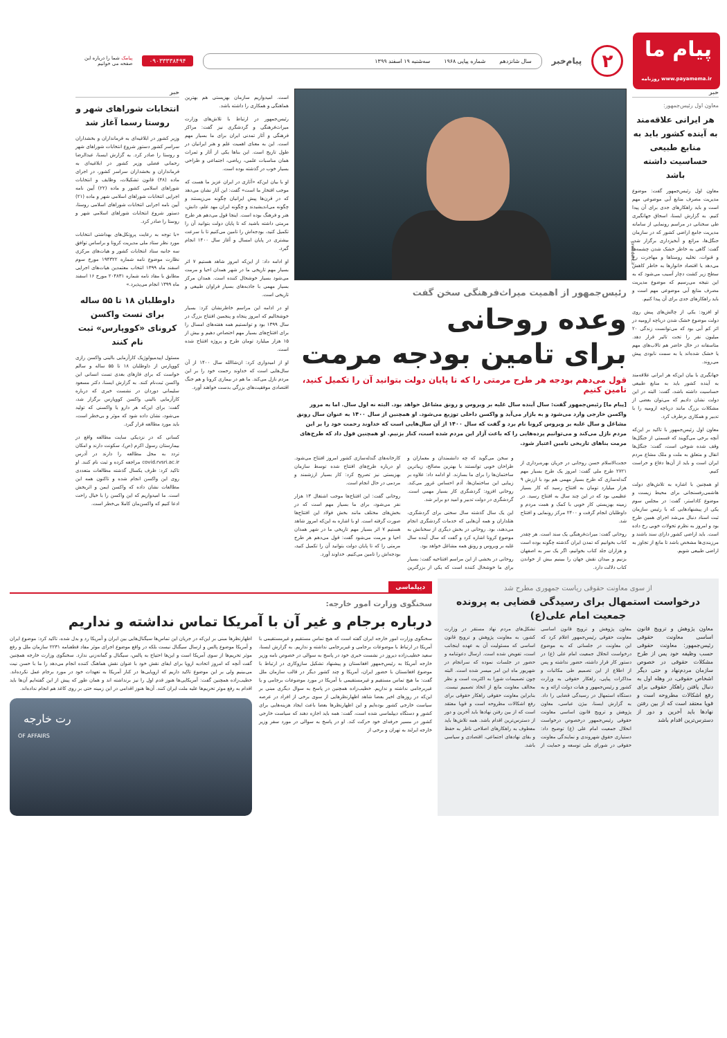پیام ما
www.payamema.ir روزنامه
۲
پیام‌خبر
سال شانزدهم شماره پیاپی ۱۹۶۸ سه‌شنبه ۱۹ اسفند ۱۳۹۹
۰۹۰۳۳۳۳۸۴۹۴
پیامک شما را درباره این صفحه می خوانیم
خبر
معاون اول رئیس‌جمهور:
هر ایرانی علاقه‌مند به آینده کشور باید به منابع طبیعی حساسیت داشته باشد
معاون اول رئیس‌جمهور گفت: موضوع مدیریت مصرف منابع آبی موضوعی مهم است و باید راهکارهای جدی برای آن پیدا کنیم. به گزارش ایسنا، اسحاق جهانگیری طی سخنانی در مراسم رونمایی از سامانه مدیریت جامع اراضی کشور که در سازمان جنگل‌ها، مراتع و آبخیزداری برگزار شد، گفت: گاهی به خاطر خشک شدن چشمه‌ها و قنوات، تخلیه روستاها و مهاجرت رخ می‌دهد یا اقتصاد خانوارها به خاطر کاهش سطح زیر کشت دچار آسیب می‌شود که به این نتیجه می‌رسیم که موضوع مدیریت مصرف منابع آبی موضوعی مهم است و باید راهکارهای جدی برای آن پیدا کنیم.
او افزود: یکی از چالش‌های پیش روی دولت موضوع خشک شدن دریاچه ارومیه در اثر کم آبی بود که می‌توانست زندگی ۲۰ میلیون نفر را تحت تاثیر قرار دهد. متاسفانه در حال حاضر هم تالاب‌های مهم یا خشک شده‌اند یا به سمت نابودی پیش می‌روند.
جهانگیری با بیان این‌که هر ایرانی علاقه‌مند به آینده کشور باید به منابع طبیعی حساسیت داشته باشد، گفت: البته در این دولت نشان دادیم که می‌توان بعضی از مشکلات بزرگ مانند دریاچه ارومیه را با تدبیر و همکاری برطرف کرد.
معاون اول رئیس‌جمهور با تاکید بر این‌که آنچه برخی می‌گویند که قسمتی از جنگل‌ها وقف شده شوخی است، گفت: جنگل‌ها انفال و متعلق به ملت و ملک مشاع مردم ایران است و باید از آن‌ها دفاع و حراست کنیم.
او همچنین با اشاره به تلاش‌های دولت هاشمی‌رفسنجانی برای محیط زیست و موضوع کاداستر، گفت: در مجلس سوم یکی از پیشنهادهایی که با رئیس سازمان ثبت اسناد دنبال می‌شد اجرای همین طرح بود و امروز به نظرم تحولات خوبی رخ داده است. باید اراضی کشور دارای سند باشند و مرزبندی‌ها مشخص باشد تا مانع از تجاوز به اراضی طبیعی شویم.
president.ir
رئیس‌جمهور از اهمیت میراث‌فرهنگی سخن گفت
وعده روحانی
برای تامین بودجه مرمت
قول می‌دهم بودجه هر طرح مرمتی را که تا پایان دولت بتوانید آن را تکمیل کنید، تامین کنیم
[پیام ما] رئیس‌جمهور گفت: سال آینده سال غلبه بر ویروس و رونق مشاغل خواهد بود. البته نه اول سال. اما به مرور واکسن خارجی وارد می‌شود و به بازار می‌آید و واکسن داخلی توزیع می‌شود. او همچنین از سال ۱۴۰۰ به عنوان سال رونق مشاغل و سال غلبه بر ویروس کرونا نام برد و گفت که سال ۱۴۰۰ از آن سال‌هایی است که خداوند رحمت خود را بر این مردم نازل می‌کند و می‌توانیم پرده‌هایی را که باعث آزار این مردم شده است، کنار بزنیم. او همچنین قول داد که طرح‌های مرمت بناهای تاریخی تامین اعتبار شود.
حجت‌الاسلام حسن روحانی در جریان بهره‌برداری از ۲۷۲۱ طرح ملی گفت: امروز یک طرح بسیار مهم گندله‌سازی که طرح بسیار مهمی هم بود با ارزش ۹ هزار میلیارد تومان به افتتاح رسید که کار بسیار عظیمی بود که در این چند سال به افتتاح رسید. در زمینه بهزیستی کار خوبی با کمک و همت مردم و داوطلبان انجام گرفت و ۲۴۰۰ مرکز رونمایی و افتتاح شد.
روحانی گفت: میراث‌فرهنگی یک سند است. هر چقدر کتاب بخوانیم که تمدن ایران گذشته چگونه بوده است و هزاران جلد کتاب بخوانیم، اگر یک سر به اصفهان بزنیم و میدان نقش جهان را ببینیم بیش از خواندن کتاب دلالت دارد.
و سخن می‌گوید که چه دانشمندان و معماران و طراحان خوبی توانستند با بهترین مصالح، زیباترین ساختمان‌ها را برای ما بسازند. او ادامه داد: علاوه بر زیبایی این ساختمان‌ها، آدم احساس غرور می‌کند. روحانی افزود: گردشگری کار بسیار مهمی است. گردشگری در دولت تدبیر و امید دو برابر شد.
این یک سال گذشته سال سختی برای گردشگری، هتلداران و همه آن‌هایی که خدمات گردشگری انجام می‌دهند، بود. روحانی در بخش دیگری از سخنانش به موضوع کرونا اشاره کرد و گفت که سال آینده سال غلبه بر ویروس و رونق همه مشاغل خواهد بود.
روحانی در بخشی از این مراسم افتتاحیه گفت: بسیار برای ما خوشحال کننده است که یکی از بزرگترین کارخانه‌های گندله‌سازی کشور امروز افتتاح می‌شود. او درباره طرح‌های افتتاح شده توسط سازمان بهزیستی نیز تصریح کرد: کار بسیار ارزشمند و مردمی در حال انجام است.
روحانی گفت: این افتتاح‌ها موجب اشتغال ۱۳ هزار نفر می‌شود، برای ما بسیار مهم است که در بخش‌های مختلف مانند بخش فولاد این افتتاح‌ها صورت گرفته است. او با اشاره به این‌که امروز شاهد هستیم ۷ اثر بسیار مهم تاریخی ما در شهر همدان احیا و مرمت می‌شود گفت: قول می‌دهم هر طرح مرمتی را که تا پایان دولت بتوانید آن را تکمیل کنید، بودجه‌اش را تامین می‌کنیم. خداوند آورد.
است. امیدواریم سازمان بهزیستی هم بهترین هماهنگی و همکاری را داشته باشد.
رئیس‌جمهور در ارتباط با تلاش‌های وزارت میراث‌فرهنگی و گردشگری نیز گفت: مراکز فرهنگی و آثار تمدنی ایران برای ما بسیار مهم است. این به معنای اهمیت علم و هنر ایرانیان در طول تاریخ است. این بناها یکی از آثار و ثمرات همان مناسبات علمی، ریاضی، اجتماعی و طراحی بسیار خوب در گذشته بوده است.
او با بیان این‌که «آثاری در ایران عزیز ما هست که موجب افتخار ما است» گفت: این آثار نشان می‌دهد که در قرن‌ها پیش ایرانیان چگونه می‌زیستند و چگونه می‌اندیشیدند و چگونه ایران مهد علم، دانش، هنر و فرهنگ بوده است. اینجا قول می‌دهم هر طرح مرمتی داشته باشید که تا پایان دولت بتوانید آن را تکمیل کنید، بودجه‌اش را تامین می‌کنیم تا با سرعت بیشتری در پایان امسال و آغاز سال ۱۴۰۰ انجام گیرد.
او ادامه داد: از این‌که امروز شاهد هستیم ۷ اثر بسیار مهم تاریخی ما در شهر همدان احیا و مرمت می‌شود بسیار خوشحال کننده است. همدان مرکز بسیار مهمی با جاذبه‌های بسیار فراوان طبیعی و تاریخی است.
او در ادامه این مراسم خاطرنشان کرد: بسیار خوشحالیم که امروز پنجاه و پنجمین افتتاح بزرگ در سال ۱۳۹۹ بود و توانستیم همه هفته‌های امسال را برای افتتاح‌های بسیار مهم اختصاص دهیم و بیش از ۱۵ هزار میلیارد تومان طرح و پروژه افتتاح شده است.
او از امیدواری کرد: ان‌شاالله سال ۱۴۰۰ از آن سال‌هایی است که خداوند رحمت خود را بر این مردم نازل می‌کند. ما هم در بیماری کرونا و هم جنگ اقتصادی موفقیت‌های بزرگی بدست خواهند آورد.
خبر
انتخابات شوراهای شهر و روستا رسما آغاز شد
وزیر کشور در ابلاغیه‌ای به فرمانداران و بخشداران سراسر کشور دستور شروع انتخابات شوراهای شهر و روستا را صادر کرد. به گزارش ایسنا، عبدالرضا رحمانی فضلی وزیر کشور در ابلاغیه‌ای به فرمانداران و بخشداران سراسر کشور، در اجرای ماده (۴۸) قانون تشکیلات، وظایف و انتخابات شوراهای اسلامی کشور و ماده (۲۲) آیین نامه اجرایی انتخابات شوراهای اسلامی شهر و ماده (۲۱) آیین نامه اجرایی انتخابات شوراهای اسلامی روستا، دستور شروع انتخابات شوراهای اسلامی شهر و روستا را صادر کرد.
«با توجه به رعایت پروتکل‌های بهداشتی انتخابات مورد نظر ستاد ملی مدیریت کرونا و براساس توافق سه جانبه ستاد انتخابات کشور و هیات‌های مرکزی نظارت موضوع نامه شماره ۱۹۴۳۲۲ مورخ سوم اسفند ماه ۱۳۹۹ انتخاب معتمدین هیات‌های اجرایی مطابق با مفاد نامه شماره ۲۰۴۸۳۱ مورخ ۱۶ اسفند ماه ۱۳۹۹ انجام می‌پذیرد.»
داوطلبان ۱۸ تا ۵۵ ساله برای تست واکسن کرونای «کووپارس» ثبت نام کنند
مسئول اپیدمیولوژیک کارآزمایی بالینی واکسن رازی کووپارس از داوطلبان ۱۸ تا ۵۵ ساله و سالم خواست که برای فازهای بعدی تست انسانی این واکسن ثبت‌نام کنند. به گزارش ایسنا، دکتر مسعود سلیمانی دوردان در نشست خبری که درباره کارآزمایی بالینی واکسن کووپارس برگزار شد، گفت: برای این‌که هر دارو یا واکسنی که تولید می‌شود، نشان داده شود که موثر و بی‌خطر است، باید مورد مطالعه قرار گیرد.
کسانی که در نزدیکی سایت مطالعه واقع در بیمارستان رسول اکرم (ص)، سکونت دارند و امکان تردد به محل مطالعه را دارند در آدرس covid.rvsri.ac.ir مراجعه کرده و ثبت نام کنند. او تاکید کرد: ظرف یکسال گذشته مطالعات متعددی روی این واکسن انجام شده و تاکنون همه این مطالعات نشان داده که واکسن ایمن و اثربخش است. ما امیدواریم که این واکسن را با خیال راحت ادعا کنیم که واکسن‌مان کاملا بی‌خطر است.
از سوی معاونت حقوقی ریاست جمهوری مطرح شد
درخواست استمهال برای رسیدگی قضایی به پرونده جمعیت امام علی(ع)
معاون پژوهش و ترویج قانون اساسی معاونت حقوقی رئیس‌جمهور: معاونت حقوقی حسب وظیفه خود پس از طرح مشکلات حقوقی در خصوص سازمان مردم‌نهاد و حتی دیگر اشخاص حقوقی، در وهله اول به دنبال یافتن راهکار حقوقی برای رفع اشکالات مطروحه است و قویا معتقد است که از بین رفتن نهادها باید آخرین و دور از دسترس‌ترین اقدام باشد
معاون پژوهش و ترویج قانون اساسی معاونت حقوقی رئیس‌جمهور اعلام کرد که این معاونت در جلساتی که به موضوع درخواست انحلال جمعیت امام علی (ع) در دستور کار قرار داشته، حضور نداشته و پس از اطلاع از این تصمیم طی مکاتبات و مذاکرات پیاپی، راهکار حقوقی به وزارت کشور و رئیس‌جمهور و هیات دولت ارائه و به دستگاه استمهال در رسیدگی قضایی را داد. به گزارش ایسنا، بیژن عباسی، معاون پژوهش و ترویج قانون اساسی معاونت حقوقی رئیس‌جمهور درخصوص درخواست انحلال جمعیت امام علی (ع) توضیح داد: دستیاری حقوق شهروندی و نمایندگی معاونت حقوقی در شورای ملی توسعه و حمایت از تشکل‌های مردم نهاد مستقر در وزارت کشور، به معاونت پژوهش و ترویج قانون اساسی که مسئولیت آن به عهده اینجانب است، تفویض شده است. ارسال دعوتنامه و حضور در جلسات نموده که سرانجام در شهریور ماه این امر میسر شده است. البته چون تصمیمات شورا به اکثریت است و نظر مخالف معاونت مانع از اتخاذ تصمیم نیست. بنابراین معاونت حقوقی راهکار حقوقی برای رفع اشکالات مطروحه است و قویا معتقد است که از بین رفتن نهادها باید آخرین و دور از دسترس‌ترین اقدام باشد. همه تلاش‌ها باید معطوف به راهکارهای اصلاحی ناظر به حفظ و بقای نهادهای اجتماعی، اقتصادی و سیاسی باشد.
دیپلماسی
سخنگوی وزارت امور خارجه:
درباره برجام و غیر آن با آمریکا تماس نداشته و نداریم
سخنگوی وزارت امور خارجه ایران گفته است که هیچ تماس مستقیم و غیرمستقیمی با آمریکا در ارتباط با موضوعات برجامی و غیربرجامی نداشته و نداریم. به گزارش ایسنا، سعید خطیب‌زاده دیروز در نشست خبری خود در پاسخ به سوالی در خصوص نامه وزیر خارجه آمریکا به رئیس‌جمهور افغانستان و پیشنهاد تشکیل سازوکاری در ارتباط با موضوع افغانستان با حضور ایران، آمریکا و چند کشور دیگر در قالب سازمان ملل گفت: ما هیچ تماس مستقیم و غیرمستقیمی با آمریکا در مورد موضوعات برجامی و یا غیربرجامی نداشته و نداریم. خطیب‌زاده همچنین در پاسخ به سوال دیگری مبنی بر این‌که در روزهای اخیر بعضا شاهد اظهارنظرهایی از سوی برخی از افراد در عرصه سیاست خارجی کشور بوده‌ایم و این اظهارنظرها بعضا باعث ایجاد هزینه‌هایی برای کشور و دستگاه دیپلماسی شده است، گفت: همه باید اجازه دهند که سیاست خارجی کشور در مسیر حرفه‌ای خود حرکت کند. او در پاسخ به سوالی در مورد سفر وزیر خارجه ایرلند به تهران و برخی از
اظهارنظرها مبنی بر این‌که در جریان این تماس‌ها سیگنال‌هایی بین ایران و آمریکا رد و بدل شده، تاکید کرد: موضوع ایران و آمریکا موضوع پالس و ارسال سیگنال نیست بلکه در واقع موضوع اجرای موثر مفاد قطعنامه ۲۲۳۱ سازمان ملل و رفع موثر تحریم‌ها از سوی آمریکا است و این‌ها احتیاج به پالس، سیگنال و گمانه‌زنی ندارد. سخنگوی وزارت خارجه همچنین گفت آنچه که امروز اتحادیه اروپا برای ایفای نقش خود با عنوان نقش هماهنگ کننده انجام می‌دهد را ما با حسن نیت می‌بینیم ولی بر این موضوع تاکید داریم که اروپایی‌ها در کنار آمریکا به تعهدات خود در مورد برجام عمل نکرده‌اند. خطیب‌زاده همچنین گفت: آمریکایی‌ها هنوز قدم اول را نیز برنداشته اند و همان طور که پیش از این گفته‌ایم آن‌ها باید اقدام به رفع موثر تحریم‌ها علیه ملت ایران کنند. آن‌ها هنوز اقدامی در این زمینه حتی بر روی کاغذ هم انجام نداده‌اند.
OF AFFAIRS
رت خارجه